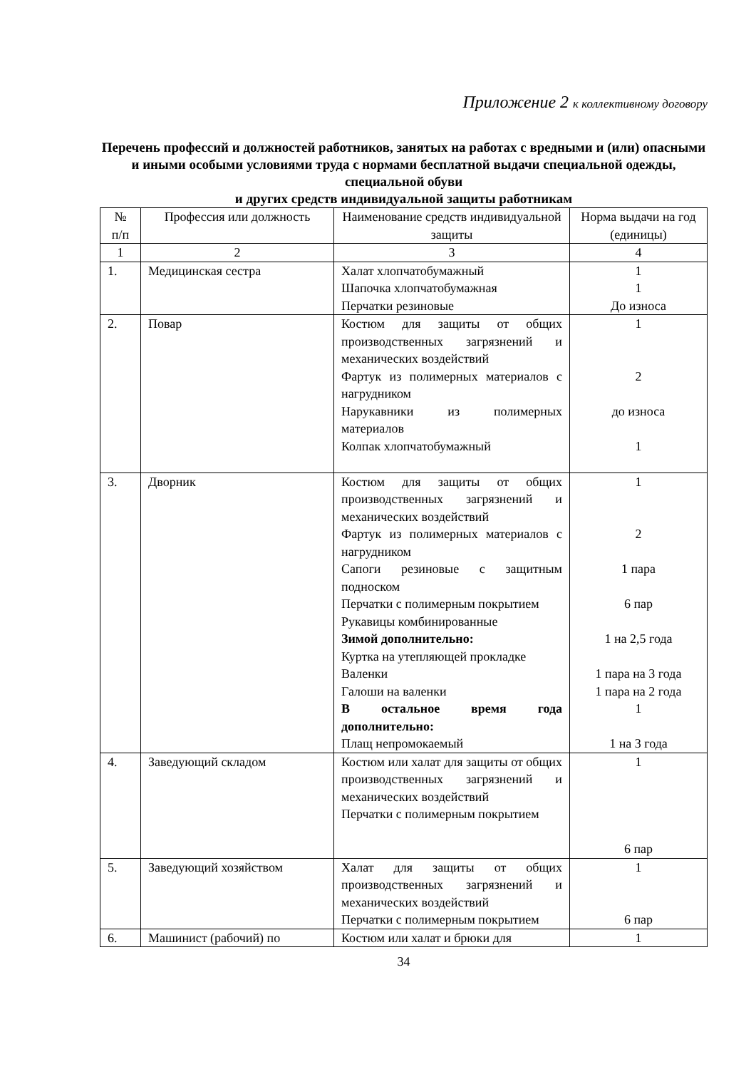Приложение 2 к коллективному договору
Перечень профессий и должностей работников, занятых на работах с вредными и (или) опасными и иными особыми условиями труда с нормами бесплатной выдачи специальной одежды, специальной обуви
и других средств индивидуальной защиты работникам
| № п/п | Профессия или должность | Наименование средств индивидуальной защиты | Норма выдачи на год (единицы) |
| --- | --- | --- | --- |
| 1 | 2 | 3 | 4 |
| 1. | Медицинская сестра | Халат хлопчатобумажный Шапочка хлопчатобумажная Перчатки резиновые | 1 1 До износа |
| 2. | Повар | Костюм для защиты от общих производственных загрязнений и механических воздействий Фартук из полимерных материалов с нагрудником Нарукавники из полимерных материалов Колпак хлопчатобумажный | 1 2 до износа 1 |
| 3. | Дворник | Костюм для защиты от общих производственных загрязнений и механических воздействий Фартук из полимерных материалов с нагрудником Сапоги резиновые с защитным подноском Перчатки с полимерным покрытием Рукавицы комбинированные Зимой дополнительно: Куртка на утепляющей прокладке Валенки Галоши на валенки В остальное время года дополнительно: Плащ непромокаемый | 1 2 1 пара 6 пар 1 на 2,5 года 1 пара на 3 года 1 пара на 2 года 1 1 на 3 года |
| 4. | Заведующий складом | Костюм или халат для защиты от общих производственных загрязнений и механических воздействий Перчатки с полимерным покрытием | 1 6 пар |
| 5. | Заведующий хозяйством | Халат для защиты от общих производственных загрязнений и механических воздействий Перчатки с полимерным покрытием | 1 6 пар |
| 6. | Машинист (рабочий) по | Костюм или халат и брюки для | 1 |
34